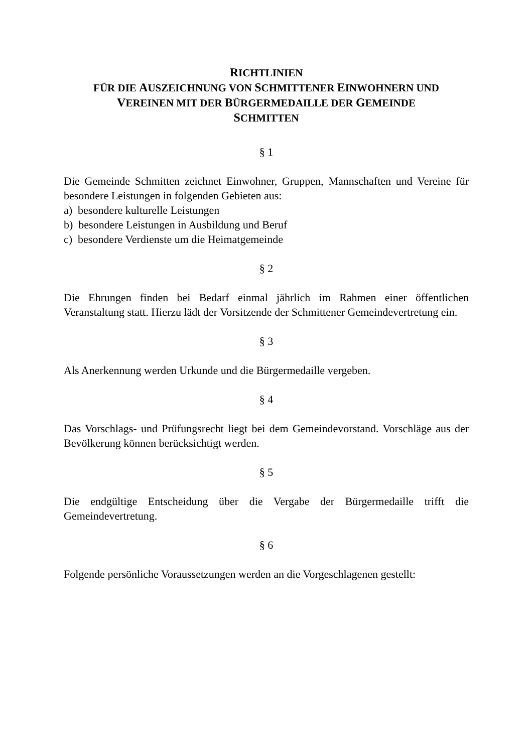RICHTLINIEN
FÜR DIE AUSZEICHNUNG VON SCHMITTENER EINWOHNERN UND
VEREINEN MIT DER BÜRGERMEDAILLE DER GEMEINDE
SCHMITTEN
§ 1
Die Gemeinde Schmitten zeichnet Einwohner, Gruppen, Mannschaften und Vereine für besondere Leistungen in folgenden Gebieten aus:
a) besondere kulturelle Leistungen
b) besondere Leistungen in Ausbildung und Beruf
c) besondere Verdienste um die Heimatgemeinde
§ 2
Die Ehrungen finden bei Bedarf einmal jährlich im Rahmen einer öffentlichen Veranstaltung statt. Hierzu lädt der Vorsitzende der Schmittener Gemeindevertretung ein.
§ 3
Als Anerkennung werden Urkunde und die Bürgermedaille vergeben.
§ 4
Das Vorschlags- und Prüfungsrecht liegt bei dem Gemeindevorstand. Vorschläge aus der Bevölkerung können berücksichtigt werden.
§ 5
Die endgültige Entscheidung über die Vergabe der Bürgermedaille trifft die Gemeindevertretung.
§ 6
Folgende persönliche Voraussetzungen werden an die Vorgeschlagenen gestellt: